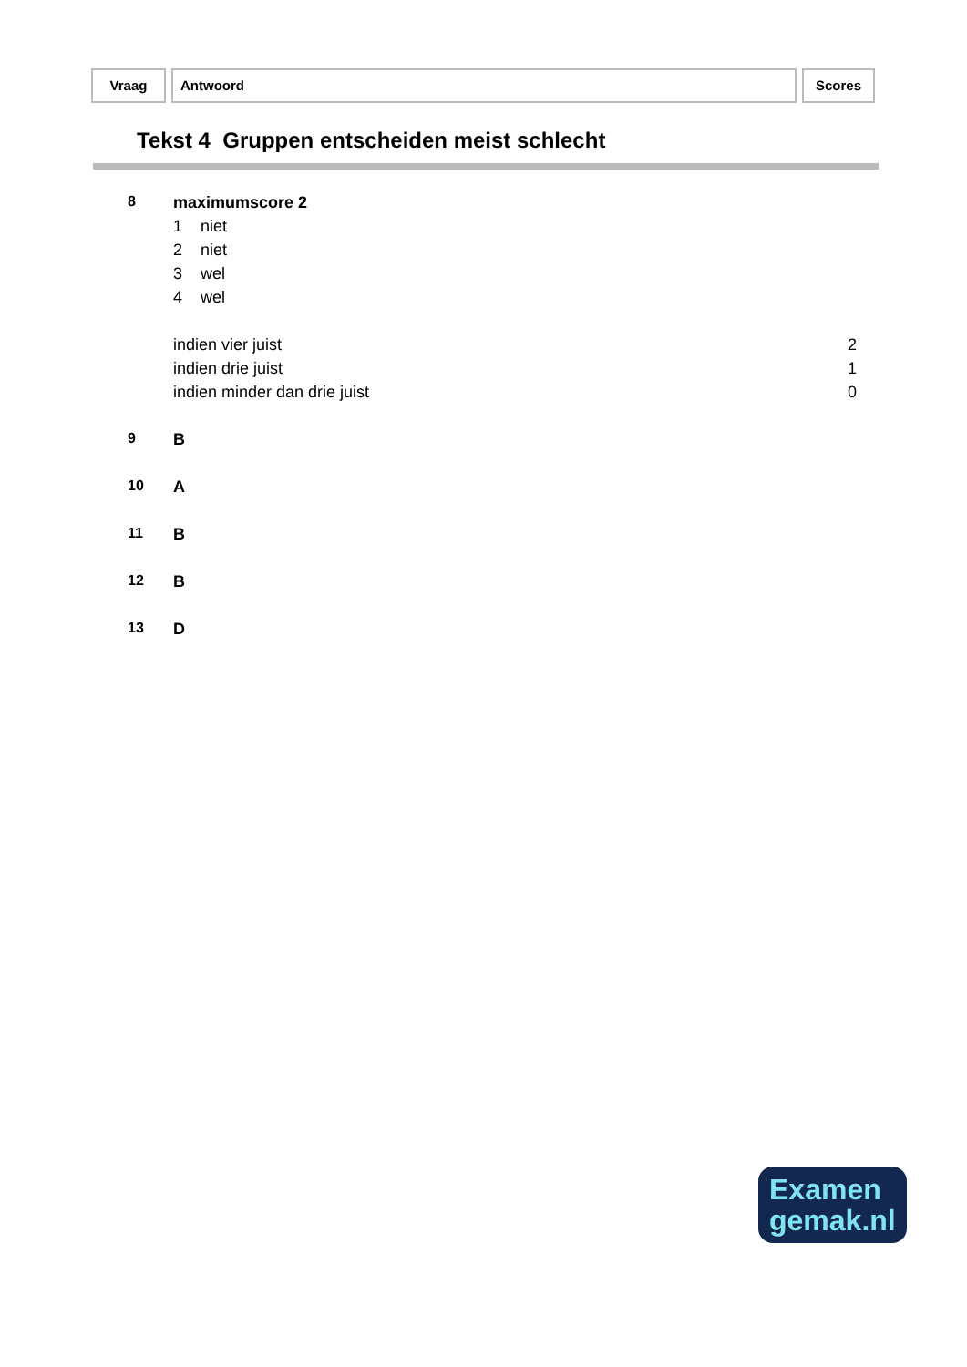Vraag Antwoord Scores
Tekst 4 Gruppen entscheiden meist schlecht
| 8 | maximumscore 2 | |
| | 1 niet | |
| | 2 niet | |
| | 3 wel | |
| | 4 wel | |
| | indien vier juist | 2 |
| | indien drie juist | 1 |
| | indien minder dan drie juist | 0 |
| 9 | B | |
| 10 | A | |
| 11 | B | |
| 12 | B | |
| 13 | D | |
Examen
gemak.nl